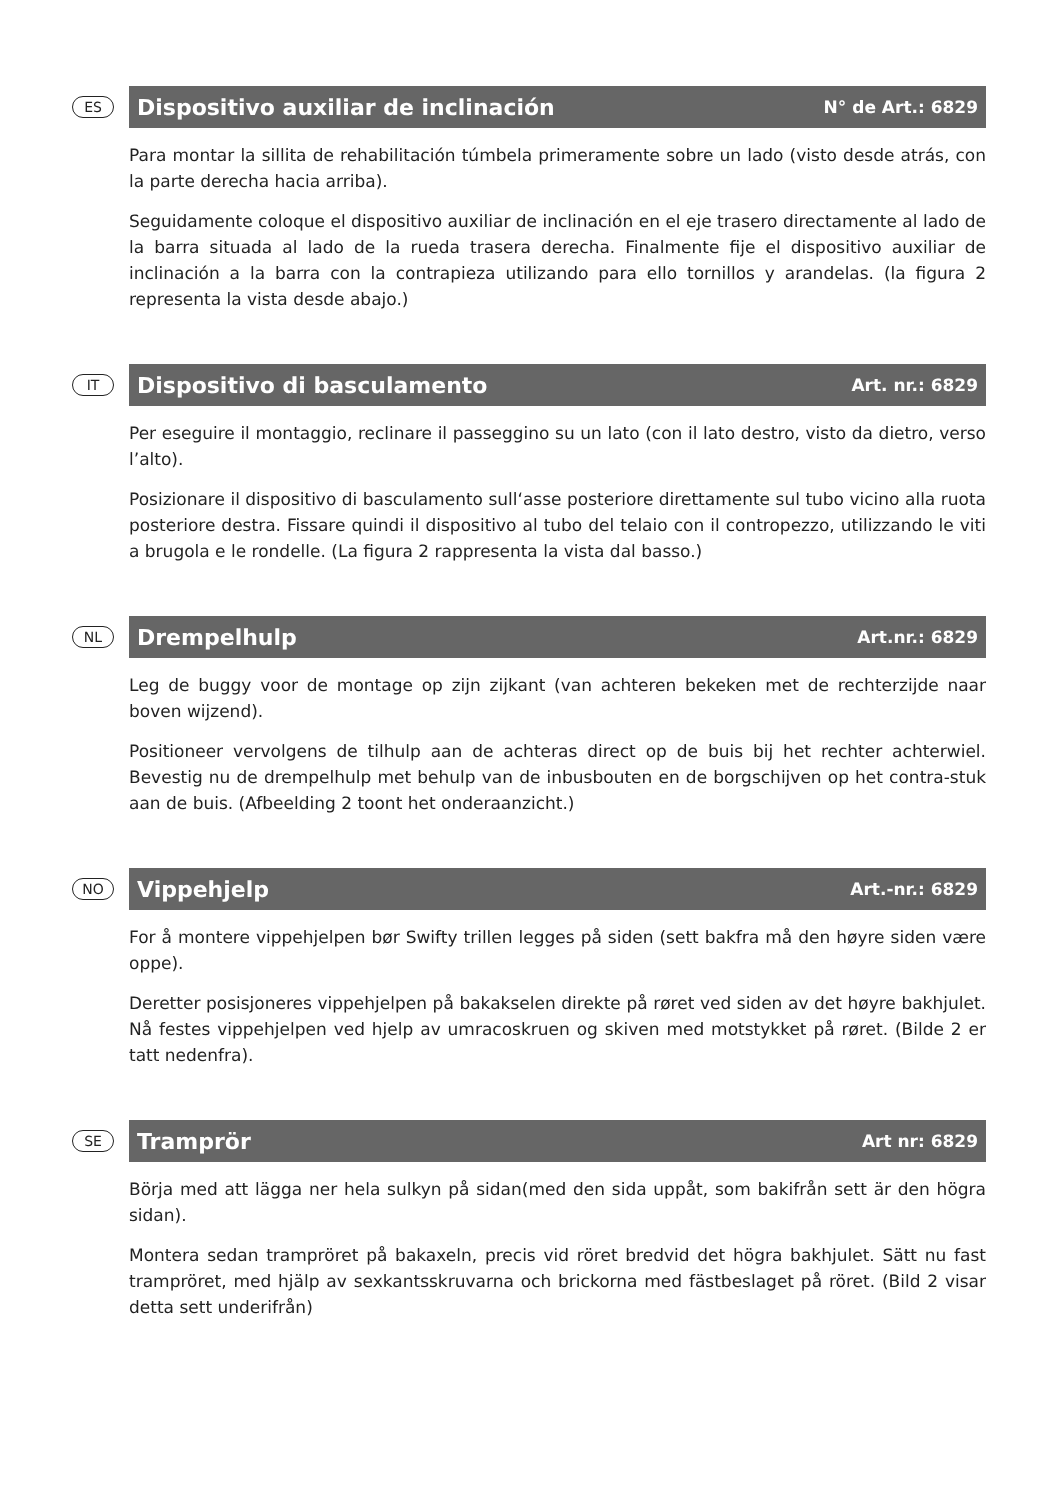ES
Dispositivo auxiliar de inclinación N° de Art.: 6829
Para montar la sillita de rehabilitación túmbela primeramente sobre un lado (visto desde atrás, con la parte derecha hacia arriba).
Seguidamente coloque el dispositivo auxiliar de inclinación en el eje trasero directamente al lado de la barra situada al lado de la rueda trasera derecha. Finalmente fije el dispositivo auxiliar de inclinación a la barra con la contrapieza utilizando para ello tornillos y arandelas. (la figura 2 representa la vista desde abajo.)
IT
Dispositivo di basculamento Art. nr.: 6829
Per eseguire il montaggio, reclinare il passeggino su un lato (con il lato destro, visto da dietro, verso l’alto).
Posizionare il dispositivo di basculamento sull‘asse posteriore direttamente sul tubo vicino alla ruota posteriore destra. Fissare quindi il dispositivo al tubo del telaio con il contropezzo, utilizzando le viti a brugola e le rondelle. (La figura 2 rappresenta la vista dal basso.)
NL
Drempelhulp Art.nr.: 6829
Leg de buggy voor de montage op zijn zijkant (van achteren bekeken met de rechterzijde naar boven wijzend).
Positioneer vervolgens de tilhulp aan de achteras direct op de buis bij het rechter achterwiel. Bevestig nu de drempelhulp met behulp van de inbusbouten en de borgschijven op het contra-stuk aan de buis. (Afbeelding 2 toont het onderaanzicht.)
NO
Vippehjelp Art.-nr.: 6829
For å montere vippehjelpen bør Swifty trillen legges på siden (sett bakfra må den høyre siden være oppe).
Deretter posisjoneres vippehjelpen på bakakselen direkte på røret ved siden av det høyre bakhjulet. Nå festes vippehjelpen ved hjelp av umracoskruen og skiven med motstykket på røret. (Bilde 2 er tatt nedenfra).
SE
Tramprör Art nr: 6829
Börja med att lägga ner hela sulkyn på sidan(med den sida uppåt, som bakifrån sett är den högra sidan).
Montera sedan trampröret på bakaxeln, precis vid röret bredvid det högra bakhjulet. Sätt nu fast tramp­röret, med hjälp av sexkantsskruvarna och brickorna med fästbeslaget på röret. (Bild 2 visar detta sett underifrån)